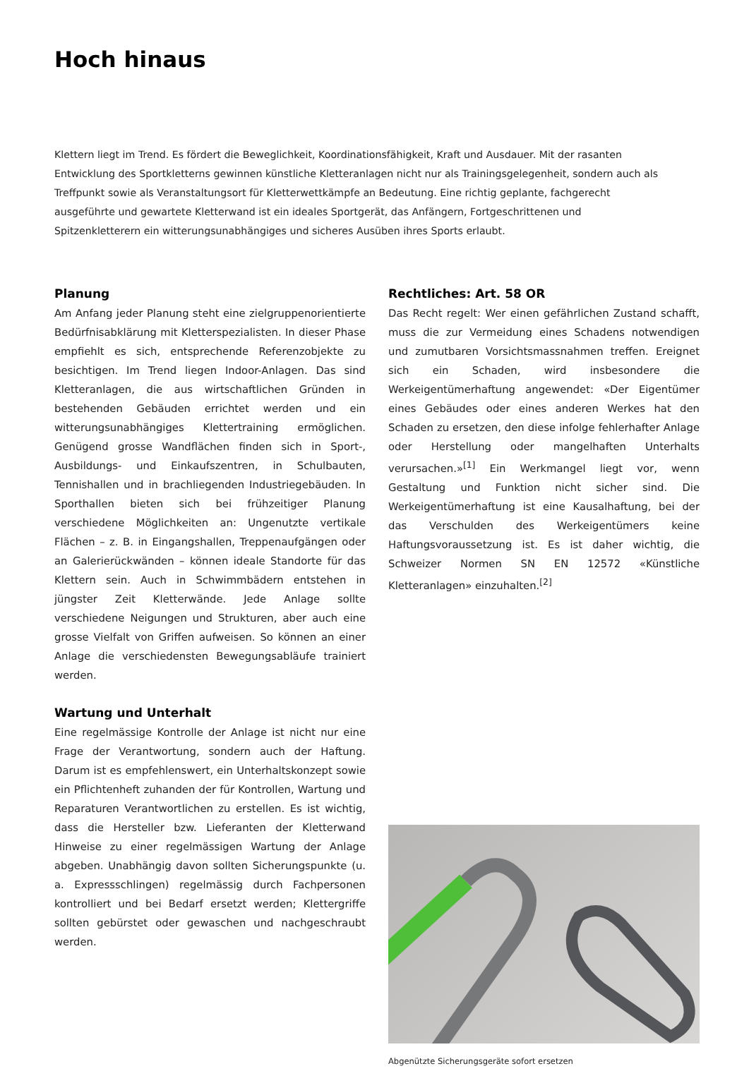Hoch hinaus
Klettern liegt im Trend. Es fördert die Beweglichkeit, Koordinationsfähigkeit, Kraft und Ausdauer. Mit der rasanten Entwicklung des Sportkletterns gewinnen künstliche Kletteranlagen nicht nur als Trainingsgelegenheit, sondern auch als Treffpunkt sowie als Veranstaltungsort für Kletterwettkämpfe an Bedeutung. Eine richtig geplante, fachgerecht ausgeführte und gewartete Kletterwand ist ein ideales Sportgerät, das Anfängern, Fortgeschrittenen und Spitzenkletterern ein witterungsunabhängiges und sicheres Ausüben ihres Sports erlaubt.
Planung
Am Anfang jeder Planung steht eine zielgruppenorientierte Bedürfnisabklärung mit Kletterspezialisten. In dieser Phase empfiehlt es sich, entsprechende Referenzobjekte zu besichtigen. Im Trend liegen Indoor-Anlagen. Das sind Kletteranlagen, die aus wirtschaftlichen Gründen in bestehenden Gebäuden errichtet werden und ein witterungsunabhängiges Klettertraining ermöglichen. Genügend grosse Wandflächen finden sich in Sport-, Ausbildungs- und Einkaufszentren, in Schulbauten, Tennishallen und in brachliegenden Industriegebäuden. In Sporthallen bieten sich bei frühzeitiger Planung verschiedene Möglichkeiten an: Ungenutzte vertikale Flächen – z. B. in Eingangshallen, Treppenaufgängen oder an Galerierückwänden – können ideale Standorte für das Klettern sein. Auch in Schwimmbädern entstehen in jüngster Zeit Kletterwände. Jede Anlage sollte verschiedene Neigungen und Strukturen, aber auch eine grosse Vielfalt von Griffen aufweisen. So können an einer Anlage die verschiedensten Bewegungsabläufe trainiert werden.
Wartung und Unterhalt
Eine regelmässige Kontrolle der Anlage ist nicht nur eine Frage der Verantwortung, sondern auch der Haftung. Darum ist es empfehlenswert, ein Unterhaltskonzept sowie ein Pflichtenheft zuhanden der für Kontrollen, Wartung und Reparaturen Verantwortlichen zu erstellen. Es ist wichtig, dass die Hersteller bzw. Lieferanten der Kletterwand Hinweise zu einer regelmässigen Wartung der Anlage abgeben. Unabhängig davon sollten Sicherungspunkte (u. a. Expressschlingen) regelmässig durch Fachpersonen kontrolliert und bei Bedarf ersetzt werden; Klettergriffe sollten gebürstet oder gewaschen und nachgeschraubt werden.
Rechtliches: Art. 58 OR
Das Recht regelt: Wer einen gefährlichen Zustand schafft, muss die zur Vermeidung eines Schadens notwendigen und zumutbaren Vorsichtsmassnahmen treffen. Ereignet sich ein Schaden, wird insbesondere die Werkeigentümerhaftung angewendet: «Der Eigentümer eines Gebäudes oder eines anderen Werkes hat den Schaden zu ersetzen, den diese infolge fehlerhafter Anlage oder Herstellung oder mangelhaften Unterhalts verursachen.»<sup>[1]</sup> Ein Werkmangel liegt vor, wenn Gestaltung und Funktion nicht sicher sind. Die Werkeigentümerhaftung ist eine Kausalhaftung, bei der das Verschulden des Werkeigentümers keine Haftungsvoraussetzung ist. Es ist daher wichtig, die Schweizer Normen SN EN 12572 «Künstliche Kletteranlagen» einzuhalten.<sup>[2]</sup>
Abgenützte Sicherungsgeräte sofort ersetzen